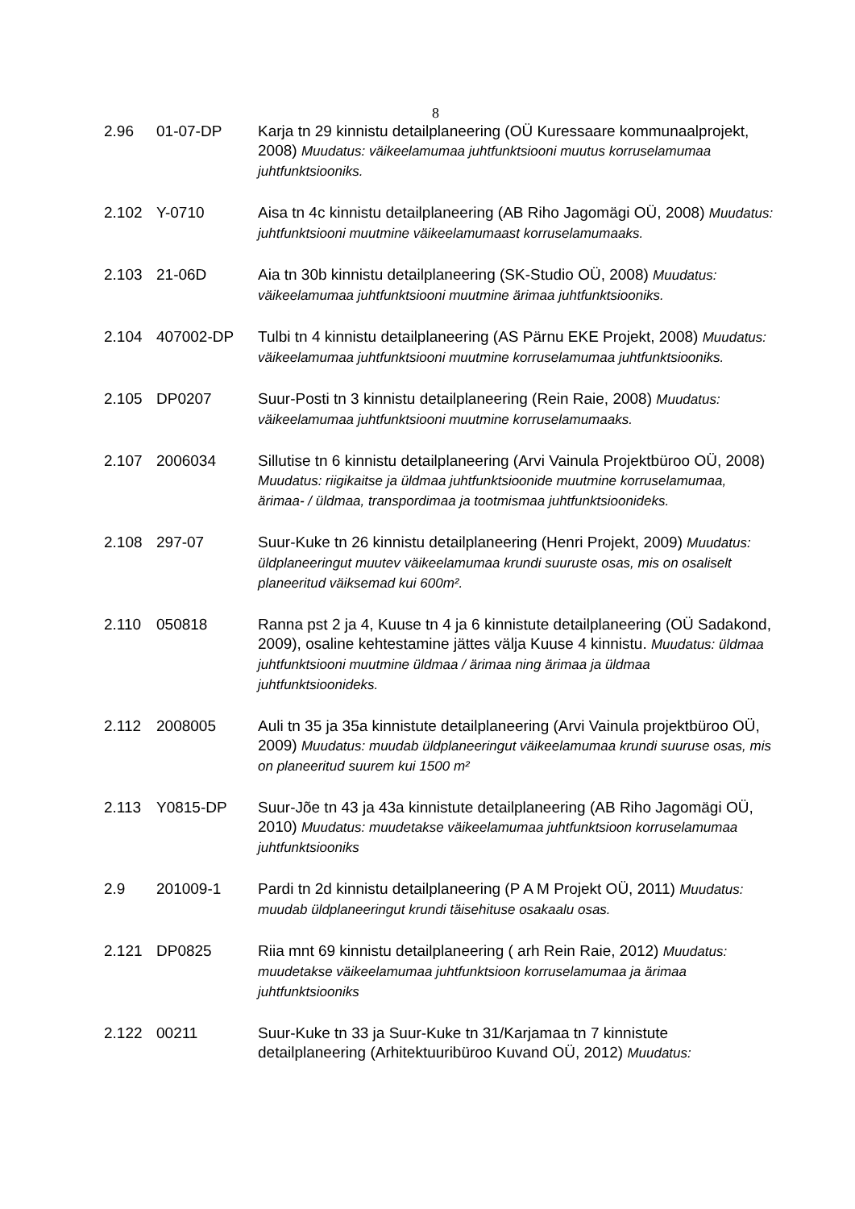8
2.96 01-07-DP Karja tn 29 kinnistu detailplaneering (OÜ Kuressaare kommunaalprojekt, 2008) Muudatus: väikeelamumaa juhtfunktsiooni muutus korruselamumaa juhtfunktsiooniks.
2.102 Y-0710 Aisa tn 4c kinnistu detailplaneering (AB Riho Jagomägi OÜ, 2008) Muudatus: juhtfunktsiooni muutmine väikeelamumaast korruselamumaaks.
2.103 21-06D Aia tn 30b kinnistu detailplaneering (SK-Studio OÜ, 2008) Muudatus: väikeelamumaa juhtfunktsiooni muutmine ärimaa juhtfunktsiooniks.
2.104 407002-DP Tulbi tn 4 kinnistu detailplaneering (AS Pärnu EKE Projekt, 2008) Muudatus: väikeelamumaa juhtfunktsiooni muutmine korruselamumaa juhtfunktsiooniks.
2.105 DP0207 Suur-Posti tn 3 kinnistu detailplaneering (Rein Raie, 2008) Muudatus: väikeelamumaa juhtfunktsiooni muutmine korruselamumaaks.
2.107 2006034 Sillutise tn 6 kinnistu detailplaneering (Arvi Vainula Projektbüroo OÜ, 2008) Muudatus: riigikaitse ja üldmaa juhtfunktsioonide muutmine korruselamumaa, ärimaa- / üldmaa, transpordimaa ja tootmismaa juhtfunktsioonideks.
2.108 297-07 Suur-Kuke tn 26 kinnistu detailplaneering (Henri Projekt, 2009) Muudatus: üldplaneeringut muutev väikeelamumaa krundi suuruste osas, mis on osaliselt planeeritud väiksemad kui 600m².
2.110 050818 Ranna pst 2 ja 4, Kuuse tn 4 ja 6 kinnistute detailplaneering (OÜ Sadakond, 2009), osaline kehtestamine jättes välja Kuuse 4 kinnistu. Muudatus: üldmaa juhtfunktsiooni muutmine üldmaa / ärimaa ning ärimaa ja üldmaa juhtfunktsioonideks.
2.112 2008005 Auli tn 35 ja 35a kinnistute detailplaneering (Arvi Vainula projektbüroo OÜ, 2009) Muudatus: muudab üldplaneeringut väikeelamumaa krundi suuruse osas, mis on planeeritud suurem kui 1500 m²
2.113 Y0815-DP Suur-Jõe tn 43 ja 43a kinnistute detailplaneering (AB Riho Jagomägi OÜ, 2010) Muudatus: muudetakse väikeelamumaa juhtfunktsioon korruselamumaa juhtfunktsiooniks
2.9 201009-1 Pardi tn 2d kinnistu detailplaneering (P A M Projekt OÜ, 2011) Muudatus: muudab üldplaneeringut krundi täisehituse osakaalu osas.
2.121 DP0825 Riia mnt 69 kinnistu detailplaneering ( arh Rein Raie, 2012) Muudatus: muudetakse väikeelamumaa juhtfunktsioon korruselamumaa ja ärimaa juhtfunktsiooniks
2.122 00211 Suur-Kuke tn 33 ja Suur-Kuke tn 31/Karjamaa tn 7 kinnistute detailplaneering (Arhitektuuribüroo Kuvand OÜ, 2012) Muudatus: